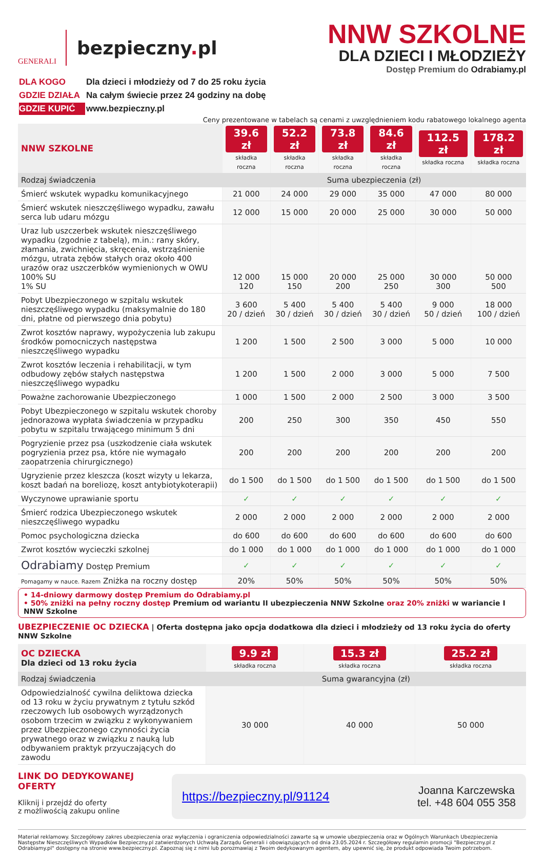GENERALI
bezpieczny. pl
NNW SZKOLNE
DLA DZIECI I MŁODZIEŻY
Dostęp Premium do Odrabiamy.pl
| DLA KOGO | Dla dzieci i młodzieży od 7 do 25 roku życia |
| GDZIE DZIAŁA | Na całym świecie przez 24 godziny na dobę |
| GDZIE KUPIĆ | www.bezpieczny.pl |
Ceny prezentowane w tabelach są cenami z uwzględnieniem kodu rabatowego lokalnego agenta
| NNW SZKOLNE | 39.6 zł składka roczna | 52.2 zł składka roczna | 73.8 zł składka roczna | 84.6 zł składka roczna | 112.5 zł składka roczna | 178.2 zł składka roczna |
| Rodzaj świadczenia | Suma ubezpieczenia (zł) | | | | | |
| Śmierć wskutek wypadku komunikacyjnego | 21 000 | 24 000 | 29 000 | 35 000 | 47 000 | 80 000 |
| Śmierć wskutek nieszczęśliwego wypadku, zawału serca lub udaru mózgu | 12 000 | 15 000 | 20 000 | 25 000 | 30 000 | 50 000 |
| Uraz lub uszczerbek wskutek nieszczęśliwego wypadku (zgodnie z tabelą), m.in.: rany skóry, złamania, zwichnięcia, skręcenia, wstrząśnienie mózgu, utrata zębów stałych oraz około 400 urazów oraz uszczerbków wymienionych w OWU 100% SU 1% SU | 12 000 120 | 15 000 150 | 20 000 200 | 25 000 250 | 30 000 300 | 50 000 500 |
| Pobyt Ubezpieczonego w szpitalu wskutek nieszczęśliwego wypadku (maksymalnie do 180 dni, płatne od pierwszego dnia pobytu) | 3 600 20 / dzień | 5 400 30 / dzień | 5 400 30 / dzień | 5 400 30 / dzień | 9 000 50 / dzień | 18 000 100 / dzień |
| Zwrot kosztów naprawy, wypożyczenia lub zakupu środków pomocniczych następstwa nieszczęśliwego wypadku | 1 200 | 1 500 | 2 500 | 3 000 | 5 000 | 10 000 |
| Zwrot kosztów leczenia i rehabilitacji, w tym odbudowy zębów stałych następstwa nieszczęśliwego wypadku | 1 200 | 1 500 | 2 000 | 3 000 | 5 000 | 7 500 |
| Poważne zachorowanie Ubezpieczonego | 1 000 | 1 500 | 2 000 | 2 500 | 3 000 | 3 500 |
| Pobyt Ubezpieczonego w szpitalu wskutek choroby jednorazowa wypłata świadczenia w przypadku pobytu w szpitalu trwającego minimum 5 dni | 200 | 250 | 300 | 350 | 450 | 550 |
| Pogryzienie przez psa (uszkodzenie ciała wskutek pogryzienia przez psa, które nie wymagało zaopatrzenia chirurgicznego) | 200 | 200 | 200 | 200 | 200 | 200 |
| Ugryzienie przez kleszcza (koszt wizyty u lekarza, koszt badań na boreliozę, koszt antybiotykoterapii) | do 1 500 | do 1 500 | do 1 500 | do 1 500 | do 1 500 | do 1 500 |
| Wyczynowe uprawianie sportu | ✓ | ✓ | ✓ | ✓ | ✓ | ✓ |
| Śmierć rodzica Ubezpieczonego wskutek nieszczęśliwego wypadku | 2 000 | 2 000 | 2 000 | 2 000 | 2 000 | 2 000 |
| Pomoc psychologiczna dziecka | do 600 | do 600 | do 600 | do 600 | do 600 | do 600 |
| Zwrot kosztów wycieczki szkolnej | do 1 000 | do 1 000 | do 1 000 | do 1 000 | do 1 000 | do 1 000 |
| Odrabiamy Dostęp Premium | ✓ | ✓ | ✓ | ✓ | ✓ | ✓ |
| Pomagamy w nauce. Razem Zniżka na roczny dostęp | 20% | 50% | 50% | 50% | 50% | 50% |
• 14-dniowy darmowy dostęp Premium do Odrabiamy.pl
• 50% zniżki na pełny roczny dostęp Premium od wariantu II ubezpieczenia NNW Szkolne oraz 20% zniżki w wariancie I NNW Szkolne
UBEZPIECZENIE OC DZIECKA | Oferta dostępna jako opcja dodatkowa dla dzieci i młodzieży od 13 roku życia do oferty NNW Szkolne
| OC DZIECKA Dla dzieci od 13 roku życia | 9.9 zł składka roczna | 15.3 zł składka roczna | 25.2 zł składka roczna |
| Rodzaj świadczenia | Suma gwarancyjna (zł) | | |
| Odpowiedzialność cywilna deliktowa dziecka od 13 roku w życiu prywatnym z tytułu szkód rzeczowych lub osobowych wyrządzonych osobom trzecim w związku z wykonywaniem przez Ubezpieczonego czynności życia prywatnego oraz w związku z nauką lub odbywaniem praktyk przyuczających do zawodu | 30 000 | 40 000 | 50 000 |
LINK DO DEDYKOWANEJ OFERTY
Kliknij i przejdź do oferty
z możliwością zakupu online
https://bezpieczny.pl/91124 Joanna Karczewska
tel. +48 604 055 358
Materiał reklamowy. Szczegółowy zakres ubezpieczenia oraz wyłączenia i ograniczenia odpowiedzialności zawarte są w umowie ubezpieczenia oraz w Ogólnych Warunkach Ubezpieczenia Następstw Nieszczęśliwych Wypadków Bezpieczny.pl zatwierdzonych Uchwałą Zarządu Generali i obowiązujących od dnia 23.05.2024 r. Szczegółowy regulamin promocji "Bezpieczny.pl z Odrabiamy.pl" dostępny na stronie www.bezpieczny.pl. Zapoznaj się z nimi lub porozmawiaj z Twoim dedykowanym agentem, aby upewnić się, że produkt odpowiada Twoim potrzebom.